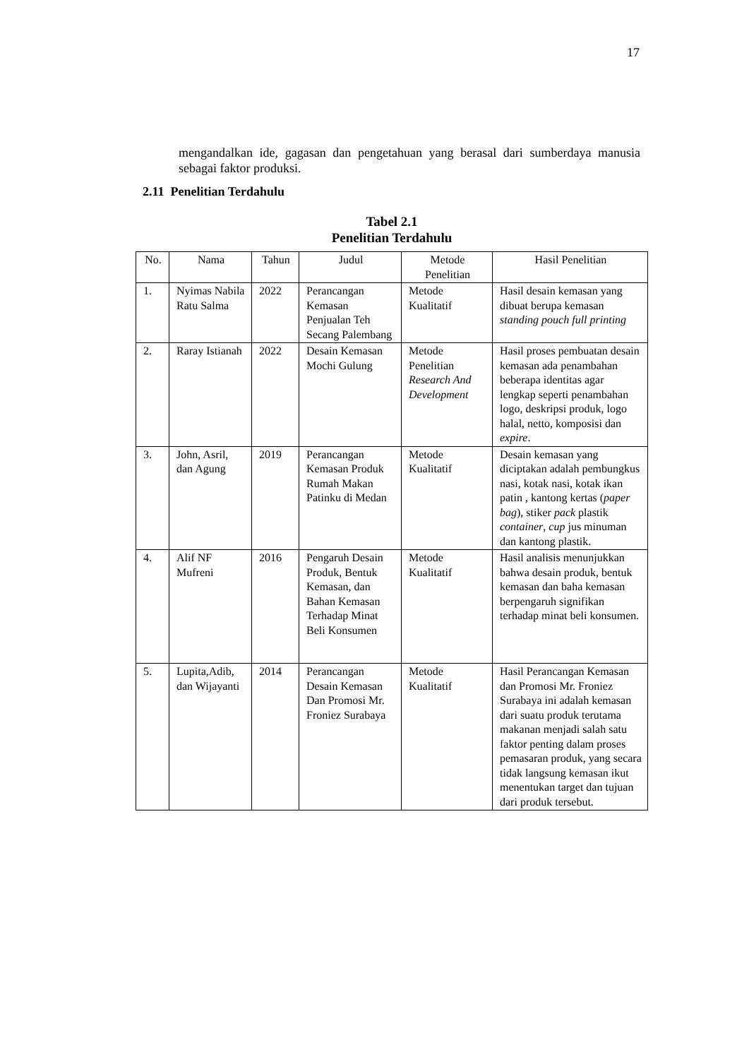17
mengandalkan ide, gagasan dan pengetahuan yang berasal dari sumberdaya manusia sebagai faktor produksi.
2.11 Penelitian Terdahulu
Tabel 2.1
Penelitian Terdahulu
| No. | Nama | Tahun | Judul | Metode Penelitian | Hasil Penelitian |
| --- | --- | --- | --- | --- | --- |
| 1. | Nyimas Nabila Ratu Salma | 2022 | Perancangan Kemasan Penjualan Teh Secang Palembang | Metode Kualitatif | Hasil desain kemasan yang dibuat berupa kemasan standing pouch full printing |
| 2. | Raray Istianah | 2022 | Desain Kemasan Mochi Gulung | Metode Penelitian Research And Development | Hasil proses pembuatan desain kemasan ada penambahan beberapa identitas agar lengkap seperti penambahan logo, deskripsi produk, logo halal, netto, komposisi dan expire . |
| 3. | John, Asril, dan Agung | 2019 | Perancangan Kemasan Produk Rumah Makan Patinku di Medan | Metode Kualitatif | Desain kemasan yang diciptakan adalah pembungkus nasi, kotak nasi, kotak ikan patin , kantong kertas ( paper bag ), stiker pack plastik container , cup jus minuman dan kantong plastik. |
| 4. | Alif NF Mufreni | 2016 | Pengaruh Desain Produk, Bentuk Kemasan, dan Bahan Kemasan Terhadap Minat Beli Konsumen | Metode Kualitatif | Hasil analisis menunjukkan bahwa desain produk, bentuk kemasan dan baha kemasan berpengaruh signifikan terhadap minat beli konsumen. |
| 5. | Lupita,Adib, dan Wijayanti | 2014 | Perancangan Desain Kemasan Dan Promosi Mr. Froniez Surabaya | Metode Kualitatif | Hasil Perancangan Kemasan dan Promosi Mr. Froniez Surabaya ini adalah kemasan dari suatu produk terutama makanan menjadi salah satu faktor penting dalam proses pemasaran produk, yang secara tidak langsung kemasan ikut menentukan target dan tujuan dari produk tersebut. |